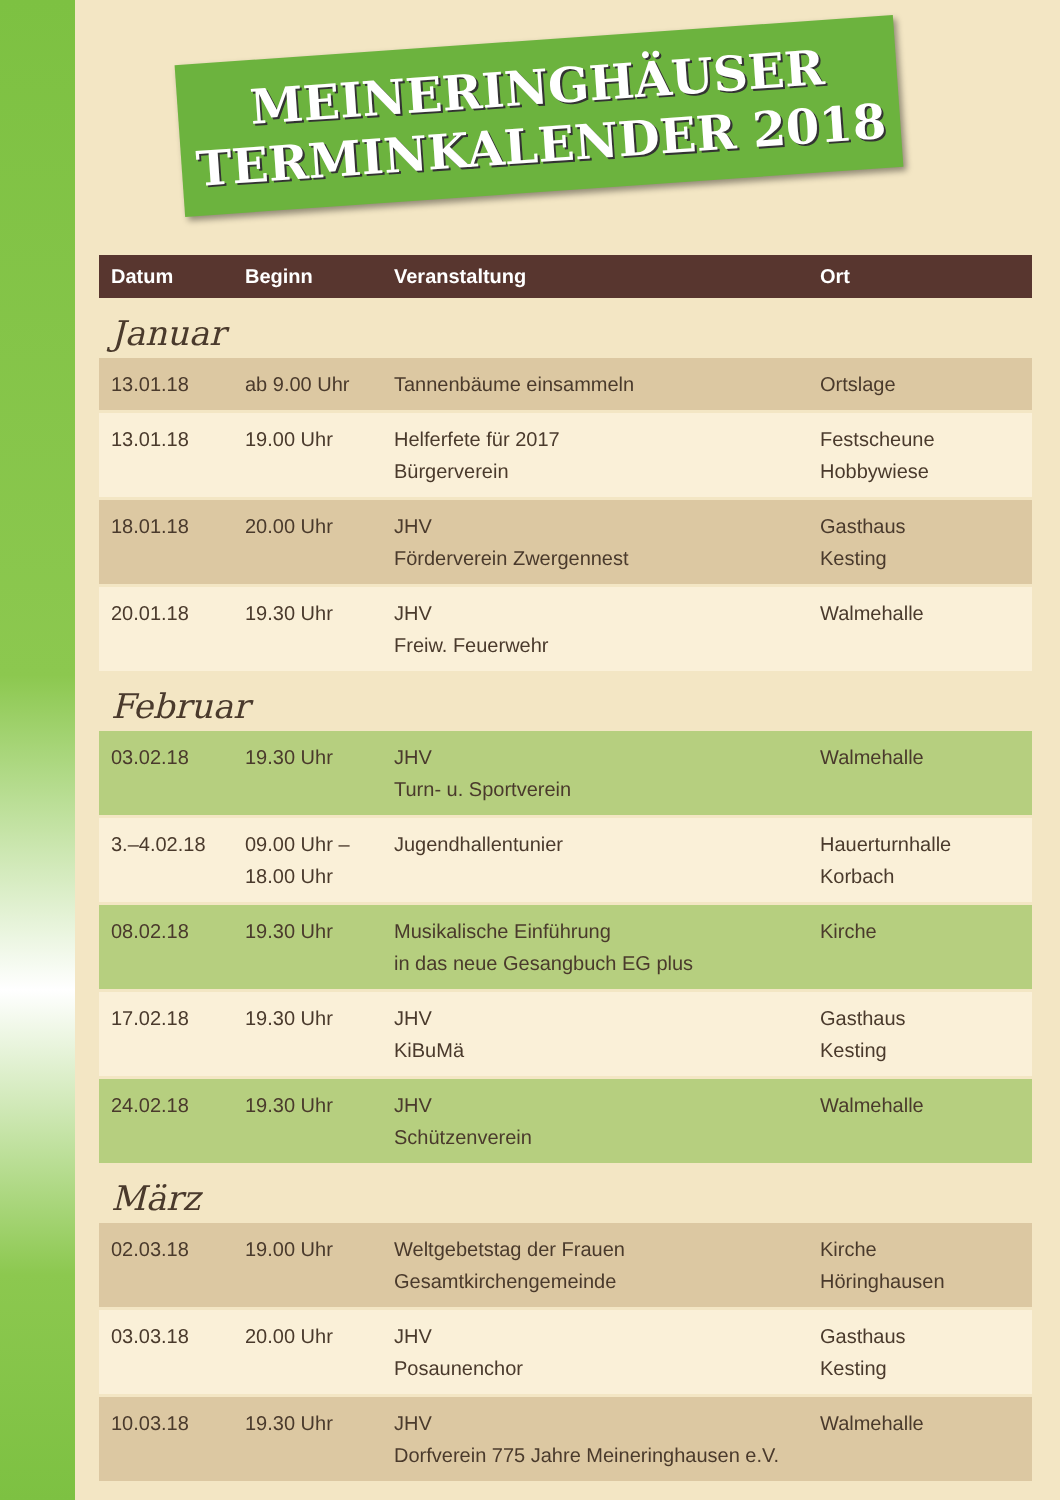MEINERINGHÄUSER
TERMINKALENDER 2018
| Datum | Beginn | Veranstaltung | Ort |
| --- | --- | --- | --- |
| Januar | | | |
| 13.01.18 | ab 9.00 Uhr | Tannenbäume einsammeln | Ortslage |
| 13.01.18 | 19.00 Uhr | Helferfete für 2017 Bürgerverein | Festscheune Hobbywiese |
| 18.01.18 | 20.00 Uhr | JHV Förderverein Zwergennest | Gasthaus Kesting |
| 20.01.18 | 19.30 Uhr | JHV Freiw. Feuerwehr | Walmehalle |
| Februar | | | |
| 03.02.18 | 19.30 Uhr | JHV Turn- u. Sportverein | Walmehalle |
| 3.–4.02.18 | 09.00 Uhr – 18.00 Uhr | Jugendhallentunier | Hauerturnhalle Korbach |
| 08.02.18 | 19.30 Uhr | Musikalische Einführung in das neue Gesangbuch EG plus | Kirche |
| 17.02.18 | 19.30 Uhr | JHV KiBuMä | Gasthaus Kesting |
| 24.02.18 | 19.30 Uhr | JHV Schützenverein | Walmehalle |
| März | | | |
| 02.03.18 | 19.00 Uhr | Weltgebetstag der Frauen Gesamtkirchengemeinde | Kirche Höringhausen |
| 03.03.18 | 20.00 Uhr | JHV Posaunenchor | Gasthaus Kesting |
| 10.03.18 | 19.30 Uhr | JHV Dorfverein 775 Jahre Meineringhausen e.V. | Walmehalle |